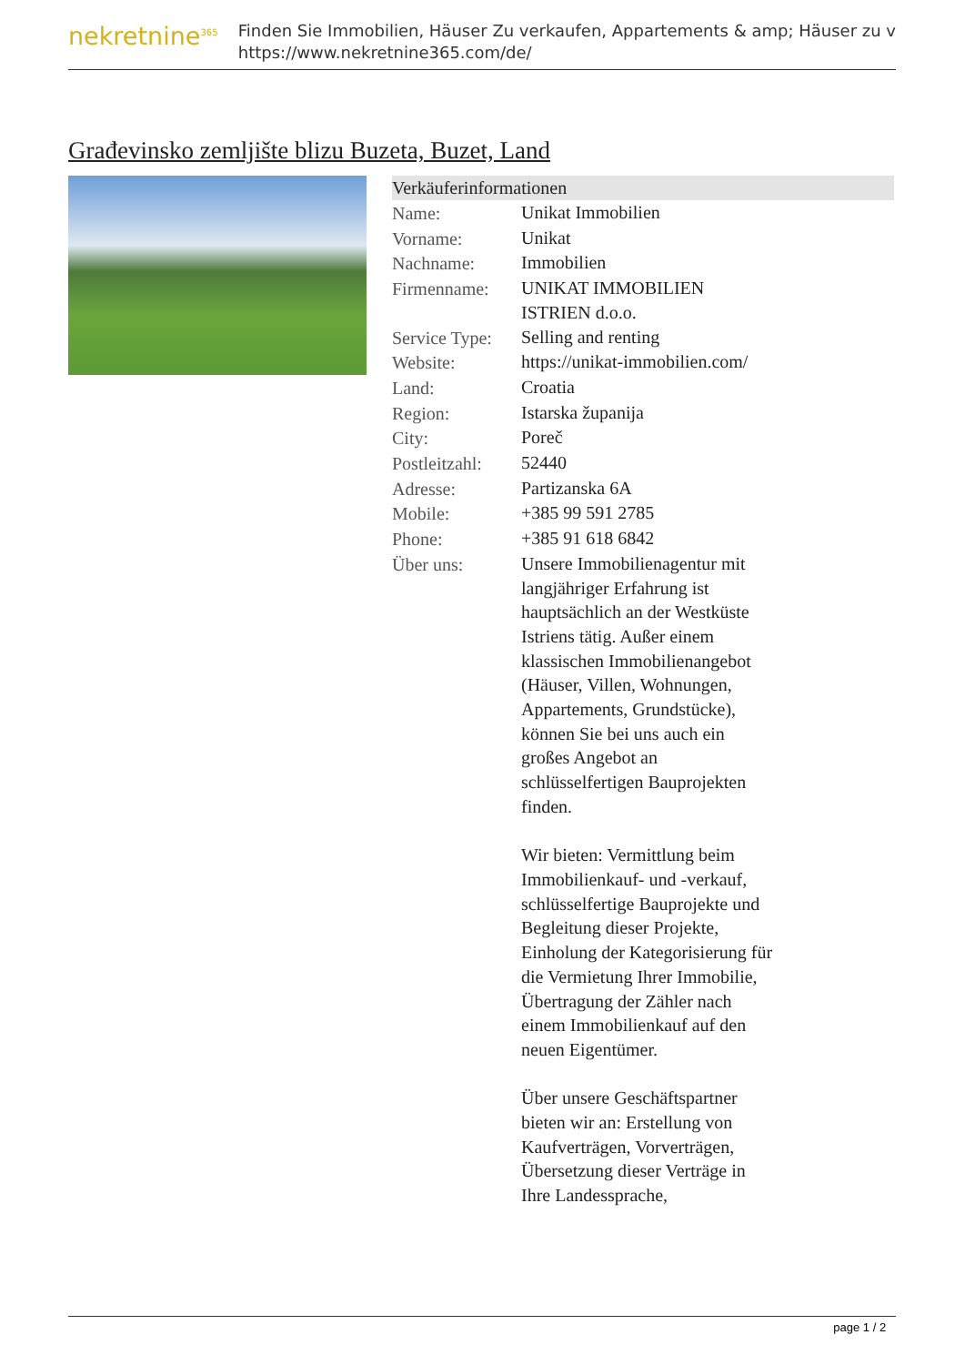nekretnine<sup>365</sup>
Finden Sie Immobilien, Häuser Zu verkaufen, Appartements & amp; Häuser zu v
https://www.nekretnine365.com/de/
Građevinsko zemljište blizu Buzeta, Buzet, Land
Verkäuferinformationen
| Name: | Unikat Immobilien |
| Vorname: | Unikat |
| Nachname: | Immobilien |
| Firmenname: | UNIKAT IMMOBILIEN ISTRIEN d.o.o. |
| Service Type: | Selling and renting |
| Website: | https://unikat-immobilien.com/ |
| Land: | Croatia |
| Region: | Istarska županija |
| City: | Poreč |
| Postleitzahl: | 52440 |
| Adresse: | Partizanska 6A |
| Mobile: | +385 99 591 2785 |
| Phone: | +385 91 618 6842 |
| Über uns: | Unsere Immobilienagentur mit langjähriger Erfahrung ist hauptsächlich an der Westküste Istriens tätig. Außer einem klassischen Immobilienangebot (Häuser, Villen, Wohnungen, Appartements, Grundstücke), können Sie bei uns auch ein großes Angebot an schlüsselfertigen Bauprojekten finden. Wir bieten: Vermittlung beim Immobilienkauf- und -verkauf, schlüsselfertige Bauprojekte und Begleitung dieser Projekte, Einholung der Kategorisierung für die Vermietung Ihrer Immobilie, Übertragung der Zähler nach einem Immobilienkauf auf den neuen Eigentümer. Über unsere Geschäftspartner bieten wir an: Erstellung von Kaufverträgen, Vorverträgen, Übersetzung dieser Verträge in Ihre Landessprache, |
page 1 / 2